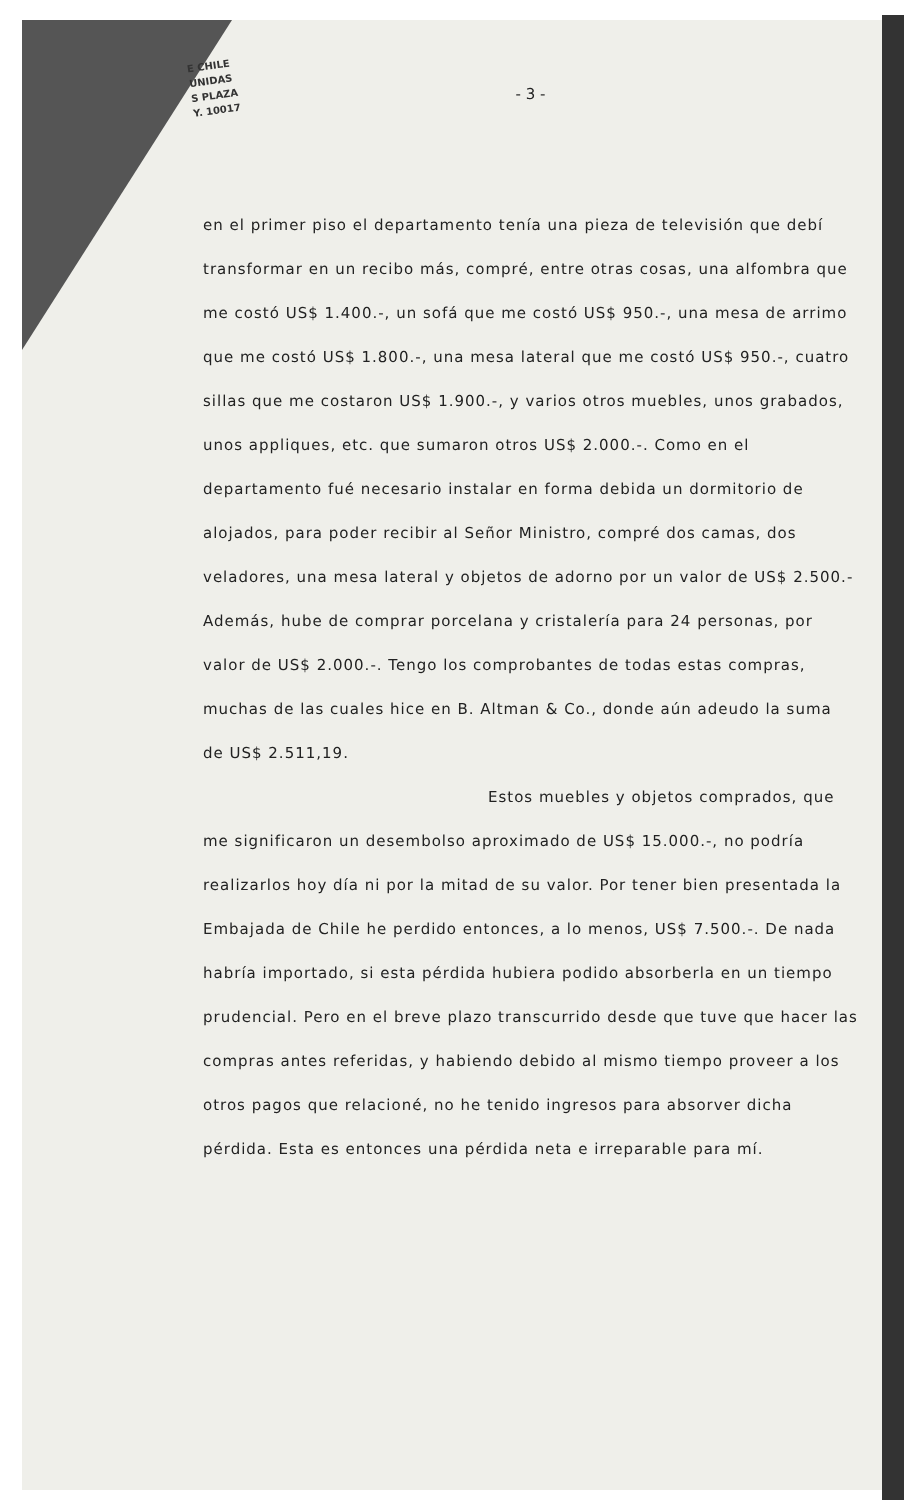E CHILE
UNIDAS
S PLAZA
Y. 10017
- 3 -
en el primer piso el departamento tenía una pieza de televisión que debí transformar en un recibo más, compré, entre otras cosas, una alfombra que me costó US$ 1.400.-, un sofá que me costó US$ 950.-, una mesa de arrimo que me costó US$ 1.800.-, una mesa lateral que me costó US$ 950.-, cuatro sillas que me costaron US$ 1.900.-, y varios otros muebles, unos grabados, unos appliques, etc. que sumaron otros US$ 2.000.-. Como en el departamento fué necesario instalar en forma debida un dormitorio de alojados, para poder recibir al Señor Ministro, compré dos camas, dos veladores, una mesa lateral y objetos de adorno por un valor de US$ 2.500.- Además, hube de comprar porcelana y cristalería para 24 personas, por valor de US$ 2.000.-. Tengo los comprobantes de todas estas compras, muchas de las cuales hice en B. Altman & Co., donde aún adeudo la suma de US$ 2.511,19.
Estos muebles y objetos comprados, que me significaron un desembolso aproximado de US$ 15.000.-, no podría realizarlos hoy día ni por la mitad de su valor. Por tener bien presentada la Embajada de Chile he perdido entonces, a lo menos, US$ 7.500.-. De nada habría importado, si esta pérdida hubiera podido absorberla en un tiempo prudencial. Pero en el breve plazo transcurrido desde que tuve que hacer las compras antes referidas, y habiendo debido al mismo tiempo proveer a los otros pagos que relacioné, no he tenido ingresos para absorver dicha pérdida. Esta es entonces una pérdida neta e irreparable para mí.